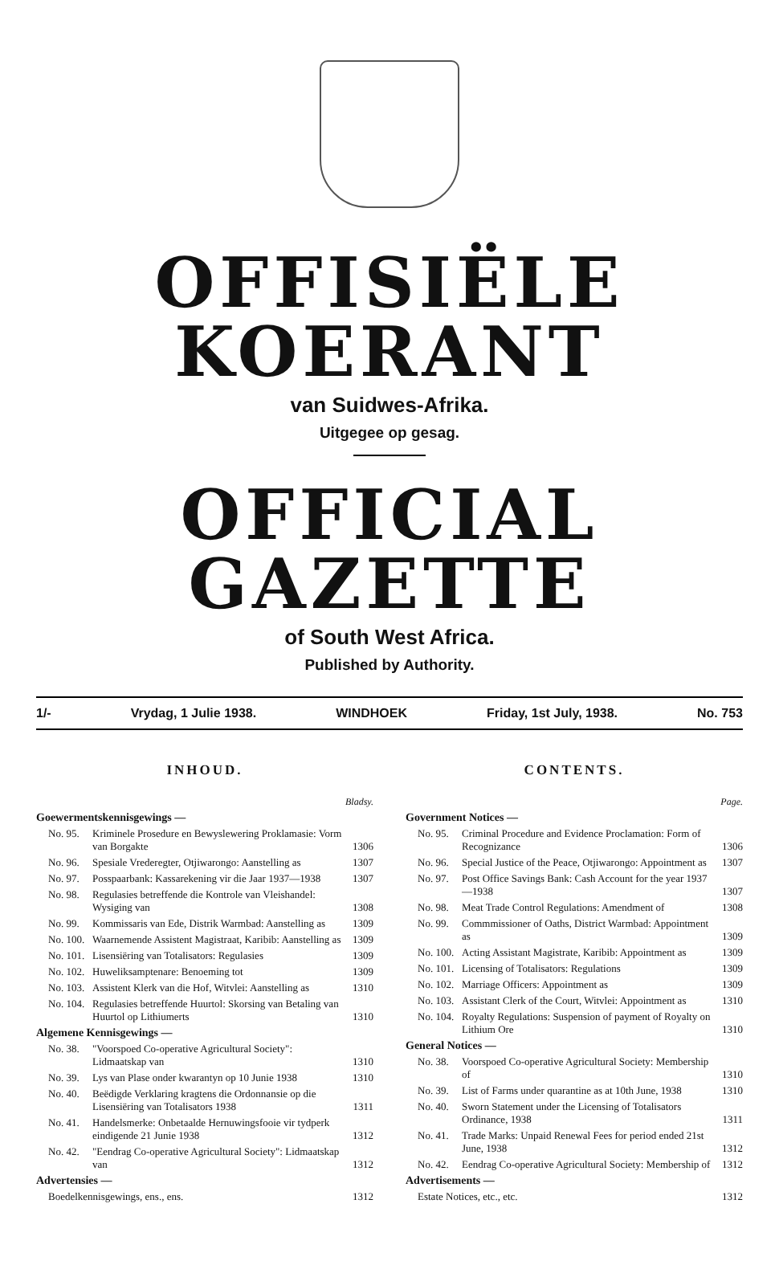OFFISIËLE KOERANT
van Suidwes-Afrika.
Uitgegee op gesag.
OFFICIAL GAZETTE
of South West Africa.
Published by Authority.
1/- Vrydag, 1 Julie 1938. WINDHOEK Friday, 1st July, 1938. No. 753
INHOUD.
| Bladsy. | | |
| Goewermentskennisgewings — | | |
| No. 95. | Kriminele Prosedure en Bewyslewering Proklamasie: Vorm van Borgakte | 1306 |
| No. 96. | Spesiale Vrederegter, Otjiwarongo: Aanstelling as | 1307 |
| No. 97. | Posspaarbank: Kassarekening vir die Jaar 1937—1938 | 1307 |
| No. 98. | Regulasies betreffende die Kontrole van Vleishandel: Wysiging van | 1308 |
| No. 99. | Kommissaris van Ede, Distrik Warmbad: Aanstelling as | 1309 |
| No. 100. | Waarnemende Assistent Magistraat, Karibib: Aanstelling as | 1309 |
| No. 101. | Lisensiëring van Totalisators: Regulasies | 1309 |
| No. 102. | Huweliksamptenare: Benoeming tot | 1309 |
| No. 103. | Assistent Klerk van die Hof, Witvlei: Aanstelling as | 1310 |
| No. 104. | Regulasies betreffende Huurtol: Skorsing van Betaling van Huurtol op Lithiumerts | 1310 |
| Algemene Kennisgewings — | | |
| No. 38. | "Voorspoed Co-operative Agricultural Society": Lidmaatskap van | 1310 |
| No. 39. | Lys van Plase onder kwarantyn op 10 Junie 1938 | 1310 |
| No. 40. | Beëdigde Verklaring kragtens die Ordonnansie op die Lisensiëring van Totalisators 1938 | 1311 |
| No. 41. | Handelsmerke: Onbetaalde Hernuwingsfooie vir tydperk eindigende 21 Junie 1938 | 1312 |
| No. 42. | "Eendrag Co-operative Agricultural Society": Lidmaatskap van | 1312 |
| Advertensies — | | |
| Boedelkennisgewings, ens., ens. | | 1312 |
CONTENTS.
| Page. | | |
| Government Notices — | | |
| No. 95. | Criminal Procedure and Evidence Proclamation: Form of Recognizance | 1306 |
| No. 96. | Special Justice of the Peace, Otjiwarongo: Appointment as | 1307 |
| No. 97. | Post Office Savings Bank: Cash Account for the year 1937—1938 | 1307 |
| No. 98. | Meat Trade Control Regulations: Amendment of | 1308 |
| No. 99. | Commmissioner of Oaths, District Warmbad: Appointment as | 1309 |
| No. 100. | Acting Assistant Magistrate, Karibib: Appointment as | 1309 |
| No. 101. | Licensing of Totalisators: Regulations | 1309 |
| No. 102. | Marriage Officers: Appointment as | 1309 |
| No. 103. | Assistant Clerk of the Court, Witvlei: Appointment as | 1310 |
| No. 104. | Royalty Regulations: Suspension of payment of Royalty on Lithium Ore | 1310 |
| General Notices — | | |
| No. 38. | Voorspoed Co-operative Agricultural Society: Membership of | 1310 |
| No. 39. | List of Farms under quarantine as at 10th June, 1938 | 1310 |
| No. 40. | Sworn Statement under the Licensing of Totalisators Ordinance, 1938 | 1311 |
| No. 41. | Trade Marks: Unpaid Renewal Fees for period ended 21st June, 1938 | 1312 |
| No. 42. | Eendrag Co-operative Agricultural Society: Membership of | 1312 |
| Advertisements — | | |
| Estate Notices, etc., etc. | | 1312 |